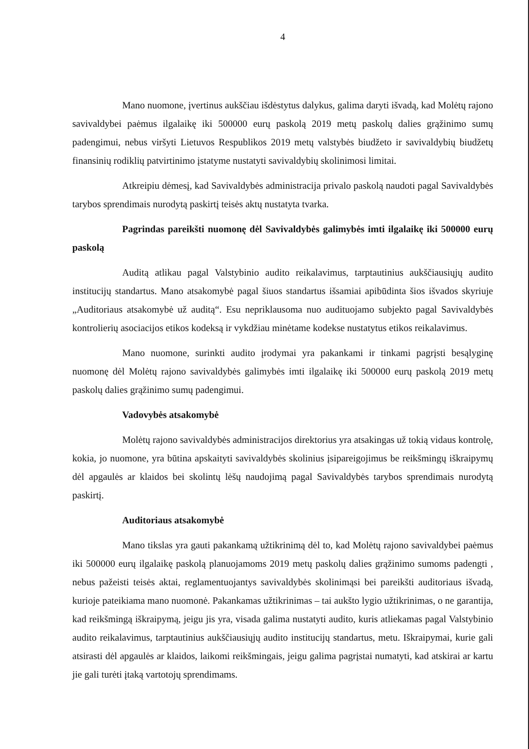4
Mano nuomone, įvertinus aukščiau išdėstytus dalykus, galima daryti išvadą, kad Molėtų rajono savivaldybei paėmus ilgalaikę iki 500000 eurų paskolą 2019 metų paskolų dalies grąžinimo sumų padengimui, nebus viršyti Lietuvos Respublikos 2019 metų valstybės biudžeto ir savivaldybių biudžetų finansinių rodiklių patvirtinimo įstatyme nustatyti savivaldybių skolinimosi limitai.
Atkreipiu dėmesį, kad Savivaldybės administracija privalo paskolą naudoti pagal Savivaldybės tarybos sprendimais nurodytą paskirtį teisės aktų nustatyta tvarka.
Pagrindas pareikšti nuomonę dėl Savivaldybės galimybės imti ilgalaikę iki 500000 eurų paskolą
Auditą atlikau pagal Valstybinio audito reikalavimus, tarptautinius aukščiausiųjų audito institucijų standartus. Mano atsakomybė pagal šiuos standartus išsamiai apibūdinta šios išvados skyriuje „Auditoriaus atsakomybė už auditą“. Esu nepriklausoma nuo audituojamo subjekto pagal Savivaldybės kontrolierių asociacijos etikos kodeksą ir vykdžiau minėtame kodekse nustatytus etikos reikalavimus.
Mano nuomone, surinkti audito įrodymai yra pakankami ir tinkami pagrįsti besąlyginę nuomonę dėl Molėtų rajono savivaldybės galimybės imti ilgalaikę iki 500000 eurų paskolą 2019 metų paskolų dalies grąžinimo sumų padengimui.
Vadovybės atsakomybė
Molėtų rajono savivaldybės administracijos direktorius yra atsakingas už tokią vidaus kontrolę, kokia, jo nuomone, yra būtina apskaityti savivaldybės skolinius įsipareigojimus be reikšmingų iškraipymų dėl apgaulės ar klaidos bei skolintų lėšų naudojimą pagal Savivaldybės tarybos sprendimais nurodytą paskirtį.
Auditoriaus atsakomybė
Mano tikslas yra gauti pakankamą užtikrinimą dėl to, kad Molėtų rajono savivaldybei paėmus iki 500000 eurų ilgalaikę paskolą planuojamoms 2019 metų paskolų dalies grąžinimo sumoms padengti , nebus pažeisti teisės aktai, reglamentuojantys savivaldybės skolinimąsi bei pareikšti auditoriaus išvadą, kurioje pateikiama mano nuomonė. Pakankamas užtikrinimas – tai aukšto lygio užtikrinimas, o ne garantija, kad reikšmingą iškraipymą, jeigu jis yra, visada galima nustatyti audito, kuris atliekamas pagal Valstybinio audito reikalavimus, tarptautinius aukščiausiųjų audito institucijų standartus, metu. Iškraipymai, kurie gali atsirasti dėl apgaulės ar klaidos, laikomi reikšmingais, jeigu galima pagrįstai numatyti, kad atskirai ar kartu jie gali turėti įtaką vartotojų sprendimams.